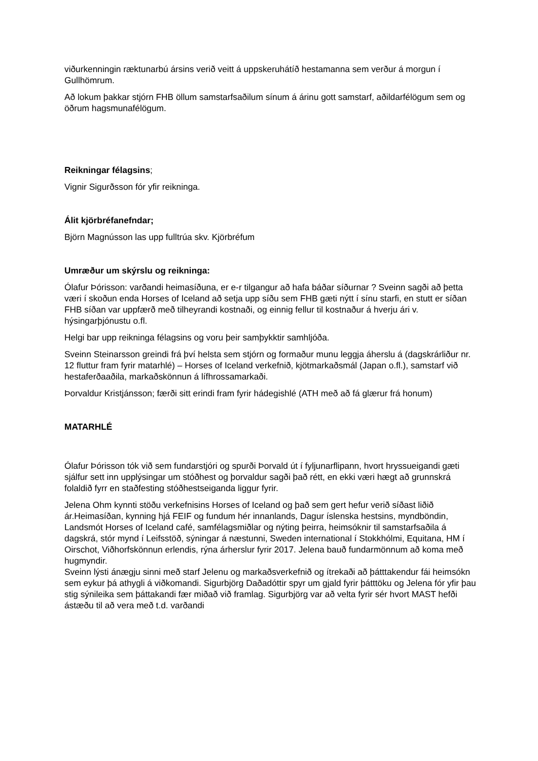viðurkenningin ræktunarbú ársins verið veitt á uppskeruhátíð hestamanna sem verður á morgun í Gullhömrum.
Að lokum þakkar stjórn FHB öllum samstarfsaðilum sínum á árinu gott samstarf, aðildarfélögum sem og öðrum hagsmunafélögum.
Reikningar félagsins;
Vignir Sigurðsson fór yfir reikninga.
Álit kjörbréfanefndar;
Björn Magnússon las upp fulltrúa skv. Kjörbréfum
Umræður um skýrslu og reikninga:
Ólafur Þórisson: varðandi heimasíðuna, er e-r tilgangur að hafa báðar síðurnar ? Sveinn sagði að þetta væri í skoðun enda Horses of Iceland að setja upp síðu sem FHB gæti nýtt í sínu starfi, en stutt er síðan FHB síðan var uppfærð með tilheyrandi kostnaði, og einnig fellur til kostnaður á hverju ári v. hýsingarþjónustu o.fl.
Helgi bar upp reikninga félagsins og voru þeir samþykktir samhljóða.
Sveinn Steinarsson greindi frá því helsta sem stjórn og formaður munu leggja áherslu á (dagskrárliður nr. 12 fluttur fram fyrir matarhlé) – Horses of Iceland verkefnið, kjötmarkaðsmál (Japan o.fl.), samstarf við hestaferðaaðila, markaðskönnun á lífhrossamarkaði.
Þorvaldur Kristjánsson; færði sitt erindi fram fyrir hádegishlé (ATH með að fá glærur frá honum)
MATARHLÉ
Ólafur Þórisson tók við sem fundarstjóri og spurði Þorvald út í fyljunarflipann, hvort hryssueigandi gæti sjálfur sett inn upplýsingar um stóðhest og þorvaldur sagði það rétt, en ekki væri hægt að grunnskrá folaldið fyrr en staðfesting stóðhestseiganda liggur fyrir.
Jelena Ohm kynnti stöðu verkefnisins Horses of Iceland og það sem gert hefur verið síðast liðið ár.Heimasíðan, kynning hjá FEIF og fundum hér innanlands, Dagur íslenska hestsins, myndböndin, Landsmót Horses of Iceland café, samfélagsmiðlar og nýting þeirra, heimsóknir til samstarfsaðila á dagskrá, stór mynd í Leifsstöð, sýningar á næstunni, Sweden international í Stokkhólmi, Equitana, HM í Oirschot, Viðhorfskönnun erlendis, rýna árherslur fyrir 2017. Jelena bauð fundarmönnum að koma með hugmyndir.
Sveinn lýsti ánægju sinni með starf Jelenu og markaðsverkefnið og ítrekaði að þátttakendur fái heimsókn sem eykur þá athygli á viðkomandi. Sigurbjörg Daðadóttir spyr um gjald fyrir þátttöku og Jelena fór yfir þau stig sýnileika sem þáttakandi fær miðað við framlag. Sigurbjörg var að velta fyrir sér hvort MAST hefði ástæðu til að vera með t.d. varðandi